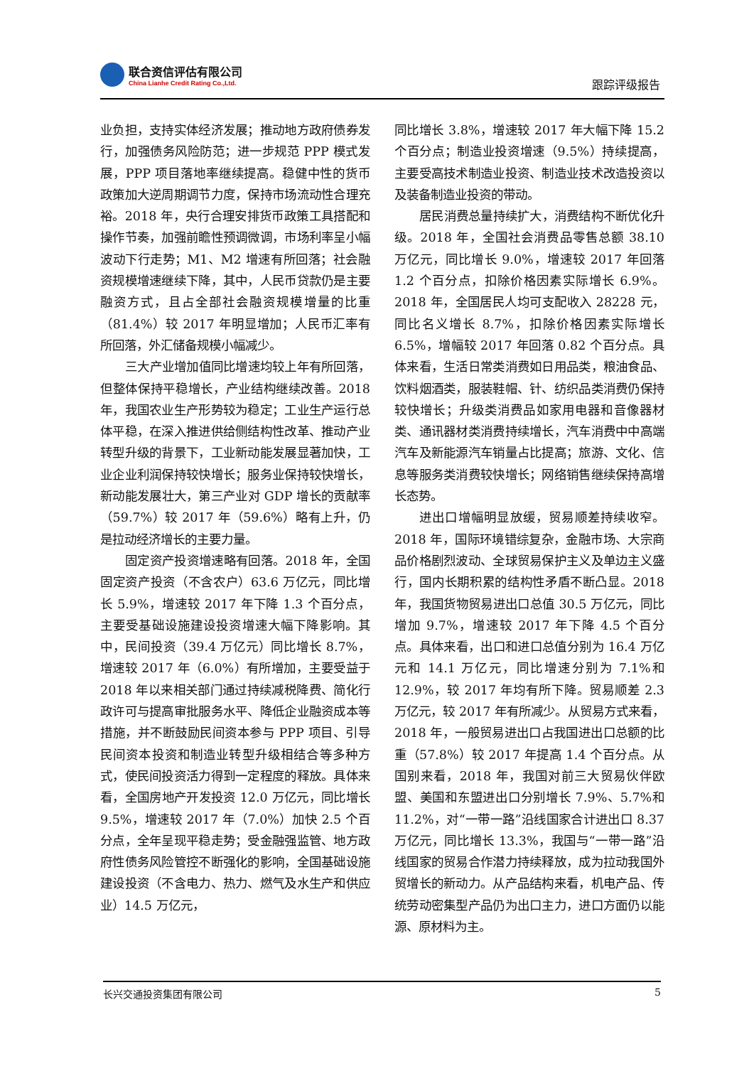联合资信评估有限公司
China Lianhe Credit Rating Co.,Ltd.
跟踪评级报告
业负担，支持实体经济发展；推动地方政府债券发行，加强债务风险防范；进一步规范 PPP 模式发展，PPP 项目落地率继续提高。稳健中性的货币政策加大逆周期调节力度，保持市场流动性合理充裕。2018 年，央行合理安排货币政策工具搭配和操作节奏，加强前瞻性预调微调，市场利率呈小幅波动下行走势；M1、M2 增速有所回落；社会融资规模增速继续下降，其中，人民币贷款仍是主要融资方式，且占全部社会融资规模增量的比重（81.4%）较 2017 年明显增加；人民币汇率有所回落，外汇储备规模小幅减少。
三大产业增加值同比增速均较上年有所回落，但整体保持平稳增长，产业结构继续改善。2018 年，我国农业生产形势较为稳定；工业生产运行总体平稳，在深入推进供给侧结构性改革、推动产业转型升级的背景下，工业新动能发展显著加快，工业企业利润保持较快增长；服务业保持较快增长，新动能发展壮大，第三产业对 GDP 增长的贡献率（59.7%）较 2017 年（59.6%）略有上升，仍是拉动经济增长的主要力量。
固定资产投资增速略有回落。2018 年，全国固定资产投资（不含农户）63.6 万亿元，同比增长 5.9%，增速较 2017 年下降 1.3 个百分点，主要受基础设施建设投资增速大幅下降影响。其中，民间投资（39.4 万亿元）同比增长 8.7%，增速较 2017 年（6.0%）有所增加，主要受益于 2018 年以来相关部门通过持续减税降费、简化行政许可与提高审批服务水平、降低企业融资成本等措施，并不断鼓励民间资本参与 PPP 项目、引导民间资本投资和制造业转型升级相结合等多种方式，使民间投资活力得到一定程度的释放。具体来看，全国房地产开发投资 12.0 万亿元，同比增长 9.5%，增速较 2017 年（7.0%）加快 2.5 个百分点，全年呈现平稳走势；受金融强监管、地方政府性债务风险管控不断强化的影响，全国基础设施建设投资（不含电力、热力、燃气及水生产和供应业）14.5 万亿元，
同比增长 3.8%，增速较 2017 年大幅下降 15.2 个百分点；制造业投资增速（9.5%）持续提高，主要受高技术制造业投资、制造业技术改造投资以及装备制造业投资的带动。
居民消费总量持续扩大，消费结构不断优化升级。2018 年，全国社会消费品零售总额 38.10 万亿元，同比增长 9.0%，增速较 2017 年回落 1.2 个百分点，扣除价格因素实际增长 6.9%。2018 年，全国居民人均可支配收入 28228 元，同比名义增长 8.7%，扣除价格因素实际增长 6.5%，增幅较 2017 年回落 0.82 个百分点。具体来看，生活日常类消费如日用品类，粮油食品、饮料烟酒类，服装鞋帽、针、纺织品类消费仍保持较快增长；升级类消费品如家用电器和音像器材类、通讯器材类消费持续增长，汽车消费中中高端汽车及新能源汽车销量占比提高；旅游、文化、信息等服务类消费较快增长；网络销售继续保持高增长态势。
进出口增幅明显放缓，贸易顺差持续收窄。2018 年，国际环境错综复杂，金融市场、大宗商品价格剧烈波动、全球贸易保护主义及单边主义盛行，国内长期积累的结构性矛盾不断凸显。2018 年，我国货物贸易进出口总值 30.5 万亿元，同比增加 9.7%，增速较 2017 年下降 4.5 个百分点。具体来看，出口和进口总值分别为 16.4 万亿元和 14.1 万亿元，同比增速分别为 7.1%和 12.9%，较 2017 年均有所下降。贸易顺差 2.3 万亿元，较 2017 年有所减少。从贸易方式来看，2018 年，一般贸易进出口占我国进出口总额的比重（57.8%）较 2017 年提高 1.4 个百分点。从国别来看，2018 年，我国对前三大贸易伙伴欧盟、美国和东盟进出口分别增长 7.9%、5.7%和 11.2%，对“一带一路”沿线国家合计进出口 8.37 万亿元，同比增长 13.3%，我国与“一带一路”沿线国家的贸易合作潜力持续释放，成为拉动我国外贸增长的新动力。从产品结构来看，机电产品、传统劳动密集型产品仍为出口主力，进口方面仍以能源、原材料为主。
长兴交通投资集团有限公司 5